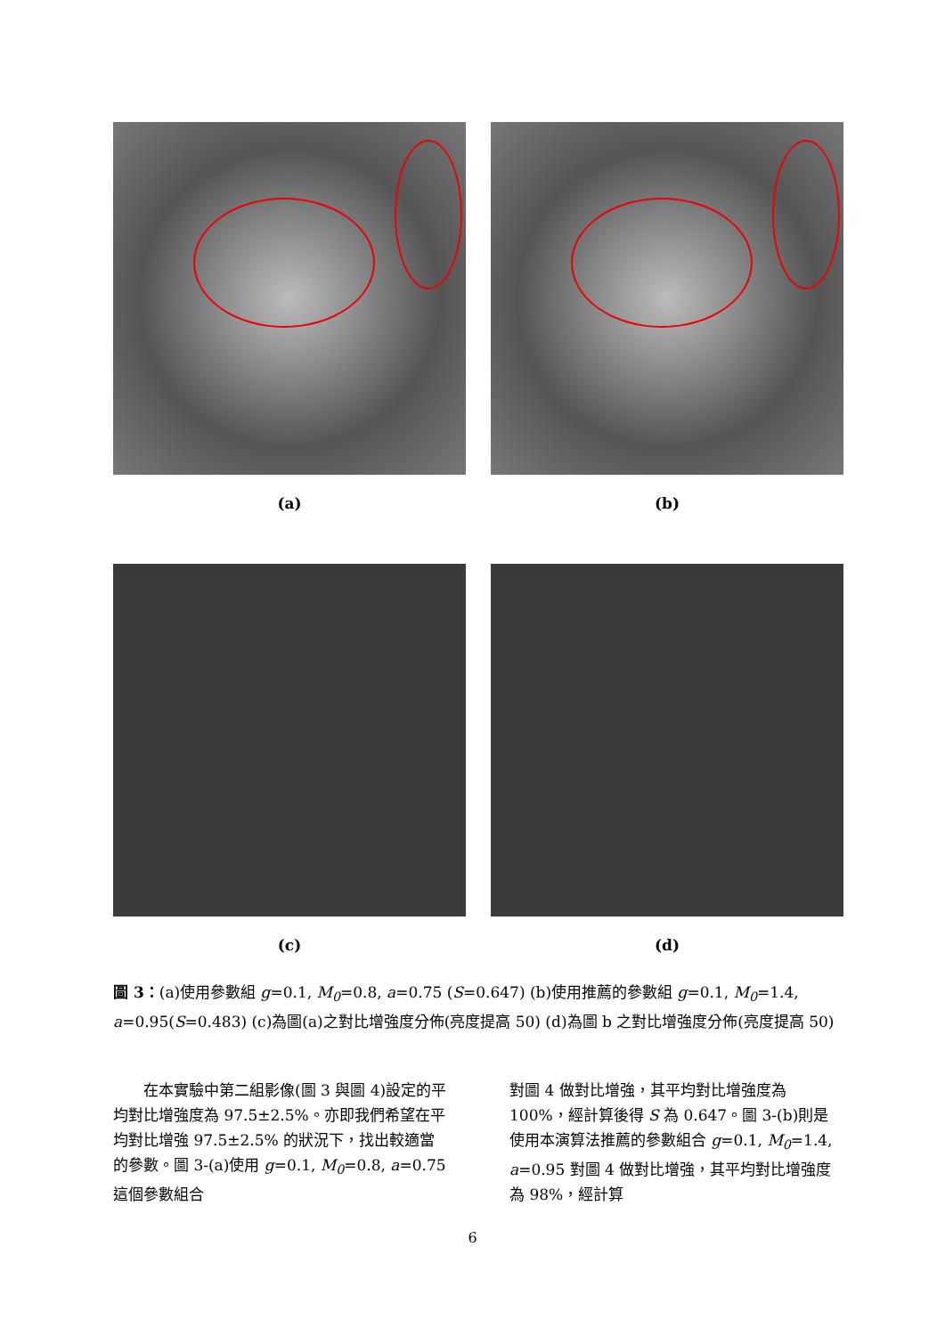(a) (b)
(c) (d)
圖 3：(a)使用參數組 g=0.1, M<sub>0</sub>=0.8, a=0.75 (S=0.647) (b)使用推薦的參數組 g=0.1, M<sub>0</sub>=1.4, a=0.95(S=0.483) (c)為圖(a)之對比增強度分佈(亮度提高 50) (d)為圖 b 之對比增強度分佈(亮度提高 50)
　　在本實驗中第二組影像(圖 3 與圖 4)設定的平均對比增強度為 97.5±2.5%。亦即我們希望在平均對比增強 97.5±2.5% 的狀況下，找出較適當的參數。圖 3-(a)使用 g=0.1, M<sub>0</sub>=0.8, a=0.75 這個參數組合
對圖 4 做對比增強，其平均對比增強度為 100%，經計算後得 S 為 0.647。圖 3-(b)則是使用本演算法推薦的參數組合 g=0.1, M<sub>0</sub>=1.4, a=0.95 對圖 4 做對比增強，其平均對比增強度為 98%，經計算
6